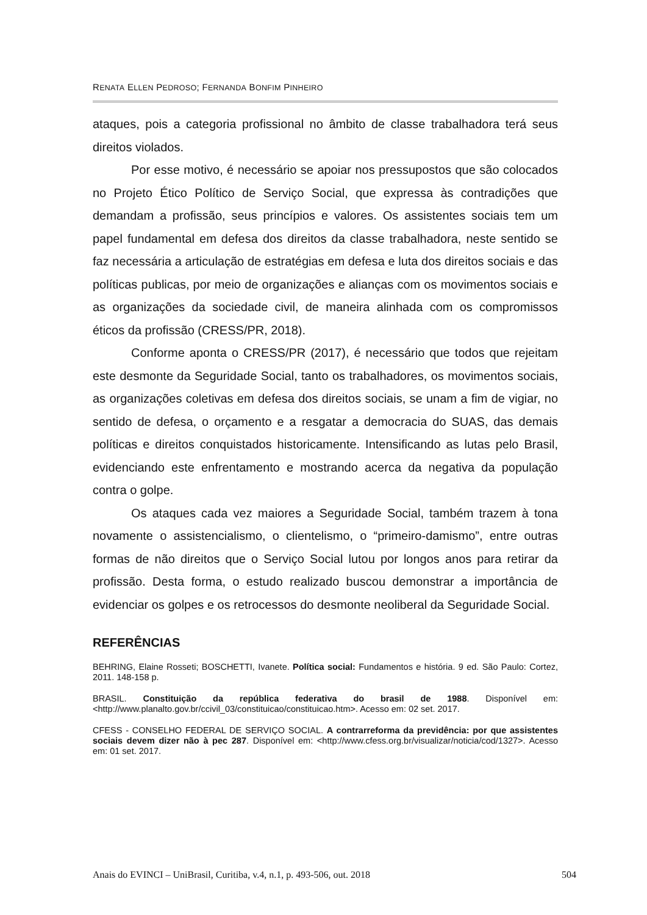RENATA ELLEN PEDROSO; FERNANDA BONFIM PINHEIRO
ataques, pois a categoria profissional no âmbito de classe trabalhadora terá seus direitos violados.
Por esse motivo, é necessário se apoiar nos pressupostos que são colocados no Projeto Ético Político de Serviço Social, que expressa às contradições que demandam a profissão, seus princípios e valores. Os assistentes sociais tem um papel fundamental em defesa dos direitos da classe trabalhadora, neste sentido se faz necessária a articulação de estratégias em defesa e luta dos direitos sociais e das políticas publicas, por meio de organizações e alianças com os movimentos sociais e as organizações da sociedade civil, de maneira alinhada com os compromissos éticos da profissão (CRESS/PR, 2018).
Conforme aponta o CRESS/PR (2017), é necessário que todos que rejeitam este desmonte da Seguridade Social, tanto os trabalhadores, os movimentos sociais, as organizações coletivas em defesa dos direitos sociais, se unam a fim de vigiar, no sentido de defesa, o orçamento e a resgatar a democracia do SUAS, das demais políticas e direitos conquistados historicamente. Intensificando as lutas pelo Brasil, evidenciando este enfrentamento e mostrando acerca da negativa da população contra o golpe.
Os ataques cada vez maiores a Seguridade Social, também trazem à tona novamente o assistencialismo, o clientelismo, o “primeiro-damismo”, entre outras formas de não direitos que o Serviço Social lutou por longos anos para retirar da profissão. Desta forma, o estudo realizado buscou demonstrar a importância de evidenciar os golpes e os retrocessos do desmonte neoliberal da Seguridade Social.
REFERÊNCIAS
BEHRING, Elaine Rosseti; BOSCHETTI, Ivanete. Política social: Fundamentos e história. 9 ed. São Paulo: Cortez, 2011. 148-158 p.
BRASIL. Constituição da república federativa do brasil de 1988. Disponível em: <http://www.planalto.gov.br/ccivil_03/constituicao/constituicao.htm>. Acesso em: 02 set. 2017.
CFESS - CONSELHO FEDERAL DE SERVIÇO SOCIAL. A contrarreforma da previdência: por que assistentes sociais devem dizer não à pec 287. Disponível em: <http://www.cfess.org.br/visualizar/noticia/cod/1327>. Acesso em: 01 set. 2017.
Anais do EVINCI – UniBrasil, Curitiba, v.4, n.1, p. 493-506, out. 2018 504